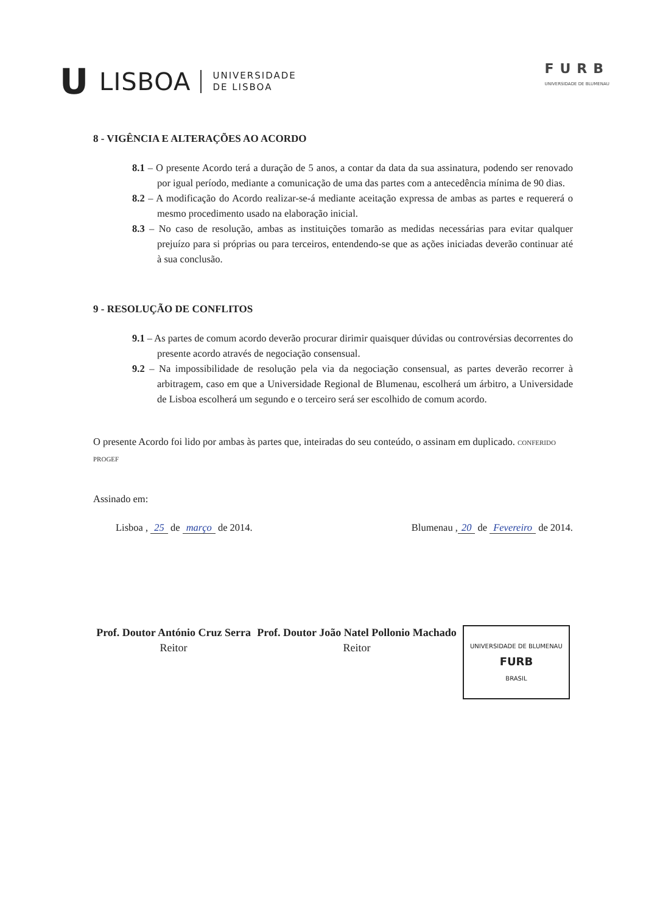U LISBOA UNIVERSIDADE
DE LISBOA
FURB
UNIVERSIDADE DE BLUMENAU
8 - VIGÊNCIA E ALTERAÇÕES AO ACORDO
8.1 – O presente Acordo terá a duração de 5 anos, a contar da data da sua assinatura, podendo ser renovado por igual período, mediante a comunicação de uma das partes com a antecedência mínima de 90 dias.
8.2 – A modificação do Acordo realizar-se-á mediante aceitação expressa de ambas as partes e requererá o mesmo procedimento usado na elaboração inicial.
8.3 – No caso de resolução, ambas as instituições tomarão as medidas necessárias para evitar qualquer prejuízo para si próprias ou para terceiros, entendendo-se que as ações iniciadas deverão continuar até à sua conclusão.
9 - RESOLUÇÃO DE CONFLITOS
9.1 – As partes de comum acordo deverão procurar dirimir quaisquer dúvidas ou controvérsias decorrentes do presente acordo através de negociação consensual.
9.2 – Na impossibilidade de resolução pela via da negociação consensual, as partes deverão recorrer à arbitragem, caso em que a Universidade Regional de Blumenau, escolherá um árbitro, a Universidade de Lisboa escolherá um segundo e o terceiro será ser escolhido de comum acordo.
O presente Acordo foi lido por ambas às partes que, inteiradas do seu conteúdo, o assinam em duplicado. CONFERIDO PROGEF
Assinado em:
Lisboa , 25 de março de 2014. Blumenau , 20 de Fevereiro de 2014.
Prof. Doutor António Cruz Serra
Reitor
Prof. Doutor João Natel Pollonio Machado
Reitor
UNIVERSIDADE DE BLUMENAU
FURB
BRASIL